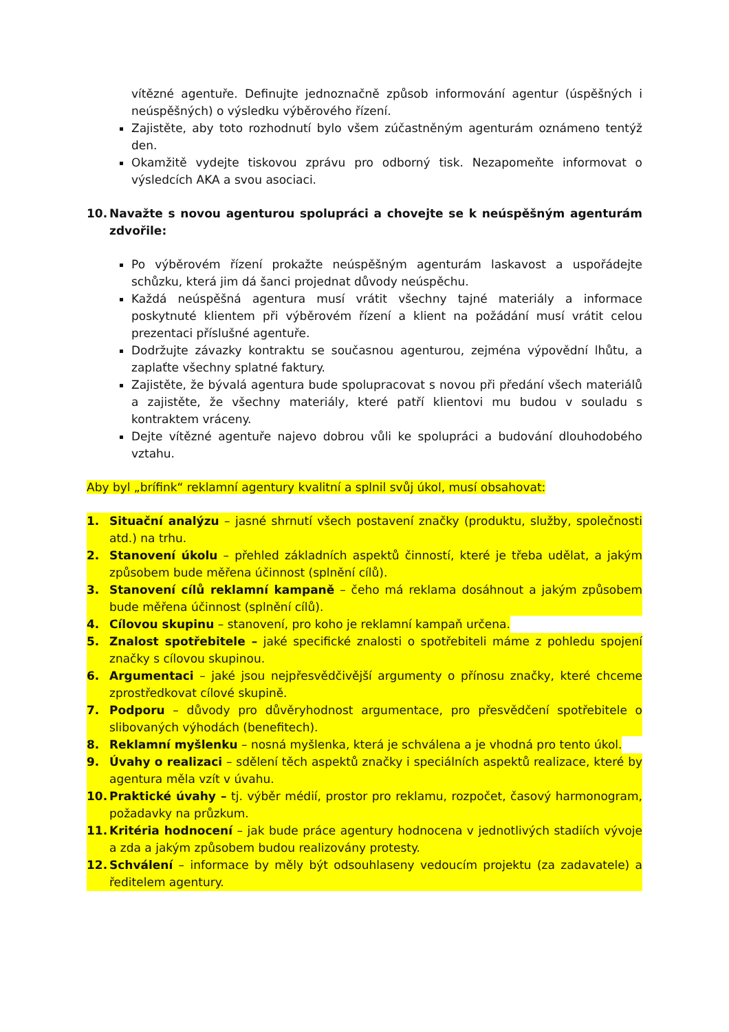vítězné agentuře. Definujte jednoznačně způsob informování agentur (úspěšných i neúspěšných) o výsledku výběrového řízení.
Zajistěte, aby toto rozhodnutí bylo všem zúčastněným agenturám oznámeno tentýž den.
Okamžitě vydejte tiskovou zprávu pro odborný tisk. Nezapomeňte informovat o výsledcích AKA a svou asociaci.
10. Navažte s novou agenturou spolupráci a chovejte se k neúspěšným agenturám zdvořile:
Po výběrovém řízení prokažte neúspěšným agenturám laskavost a uspořádejte schůzku, která jim dá šanci projednat důvody neúspěchu.
Každá neúspěšná agentura musí vrátit všechny tajné materiály a informace poskytnuté klientem při výběrovém řízení a klient na požádání musí vrátit celou prezentaci příslušné agentuře.
Dodržujte závazky kontraktu se současnou agenturou, zejména výpovědní lhůtu, a zaplaťte všechny splatné faktury.
Zajistěte, že bývalá agentura bude spolupracovat s novou při předání všech materiálů a zajistěte, že všechny materiály, které patří klientovi mu budou v souladu s kontraktem vráceny.
Dejte vítězné agentuře najevo dobrou vůli ke spolupráci a budování dlouhodobého vztahu.
Aby byl „brífink“ reklamní agentury kvalitní a splnil svůj úkol, musí obsahovat:
1. Situační analýzu – jasné shrnutí všech postavení značky (produktu, služby, společnosti atd.) na trhu.
2. Stanovení úkolu – přehled základních aspektů činností, které je třeba udělat, a jakým způsobem bude měřena účinnost (splnění cílů).
3. Stanovení cílů reklamní kampaně – čeho má reklama dosáhnout a jakým způsobem bude měřena účinnost (splnění cílů).
4. Cílovou skupinu – stanovení, pro koho je reklamní kampaň určena.
5. Znalost spotřebitele – jaké specifické znalosti o spotřebiteli máme z pohledu spojení značky s cílovou skupinou.
6. Argumentaci – jaké jsou nejpřesvědčivější argumenty o přínosu značky, které chceme zprostředkovat cílové skupině.
7. Podporu – důvody pro důvěryhodnost argumentace, pro přesvědčení spotřebitele o slibovaných výhodách (benefitech).
8. Reklamní myšlenku – nosná myšlenka, která je schválena a je vhodná pro tento úkol.
9. Úvahy o realizaci – sdělení těch aspektů značky i speciálních aspektů realizace, které by agentura měla vzít v úvahu.
10. Praktické úvahy – tj. výběr médií, prostor pro reklamu, rozpočet, časový harmonogram, požadavky na průzkum.
11. Kritéria hodnocení – jak bude práce agentury hodnocena v jednotlivých stadiích vývoje a zda a jakým způsobem budou realizovány protesty.
12. Schválení – informace by měly být odsouhlaseny vedoucím projektu (za zadavatele) a ředitelem agentury.